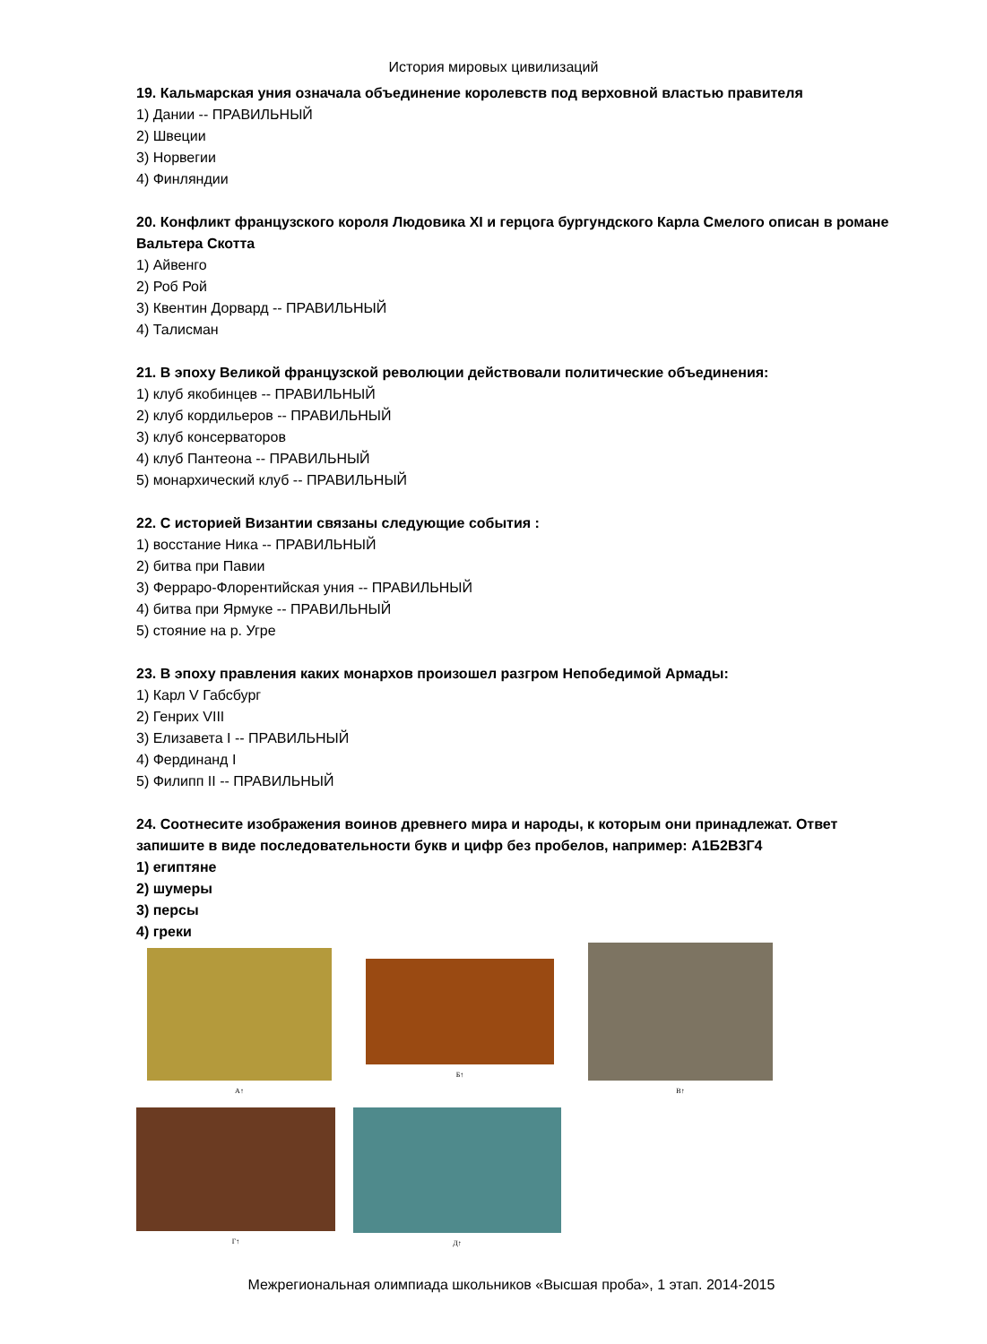История мировых цивилизаций
19. Кальмарская уния означала объединение королевств под верховной властью правителя
1) Дании -- ПРАВИЛЬНЫЙ
2) Швеции
3) Норвегии
4) Финляндии
20. Конфликт французского короля Людовика XI и герцога бургундского Карла Смелого описан в романе Вальтера Скотта
1) Айвенго
2) Роб Рой
3) Квентин Дорвард -- ПРАВИЛЬНЫЙ
4) Талисман
21. В эпоху Великой французской революции действовали политические объединения:
1) клуб якобинцев -- ПРАВИЛЬНЫЙ
2) клуб кордильеров -- ПРАВИЛЬНЫЙ
3) клуб консерваторов
4) клуб Пантеона -- ПРАВИЛЬНЫЙ
5) монархический клуб -- ПРАВИЛЬНЫЙ
22. С историей Византии связаны следующие события :
1) восстание Ника -- ПРАВИЛЬНЫЙ
2) битва при Павии
3) Ферраро-Флорентийская уния -- ПРАВИЛЬНЫЙ
4) битва при Ярмуке -- ПРАВИЛЬНЫЙ
5) стояние на р. Угре
23. В эпоху правления каких монархов произошел разгром Непобедимой Армады:
1) Карл V Габсбург
2) Генрих VIII
3) Елизавета I -- ПРАВИЛЬНЫЙ
4) Фердинанд I
5) Филипп II -- ПРАВИЛЬНЫЙ
24. Соотнесите изображения воинов древнего мира и народы, к которым они принадлежат. Ответ запишите в виде последовательности букв и цифр без пробелов, например: А1Б2В3Г4
1) египтяне
2) шумеры
3) персы
4) греки
А↑
Б↑
В↑
Г↑ Д↑
Межрегиональная олимпиада школьников «Высшая проба», 1 этап. 2014-2015